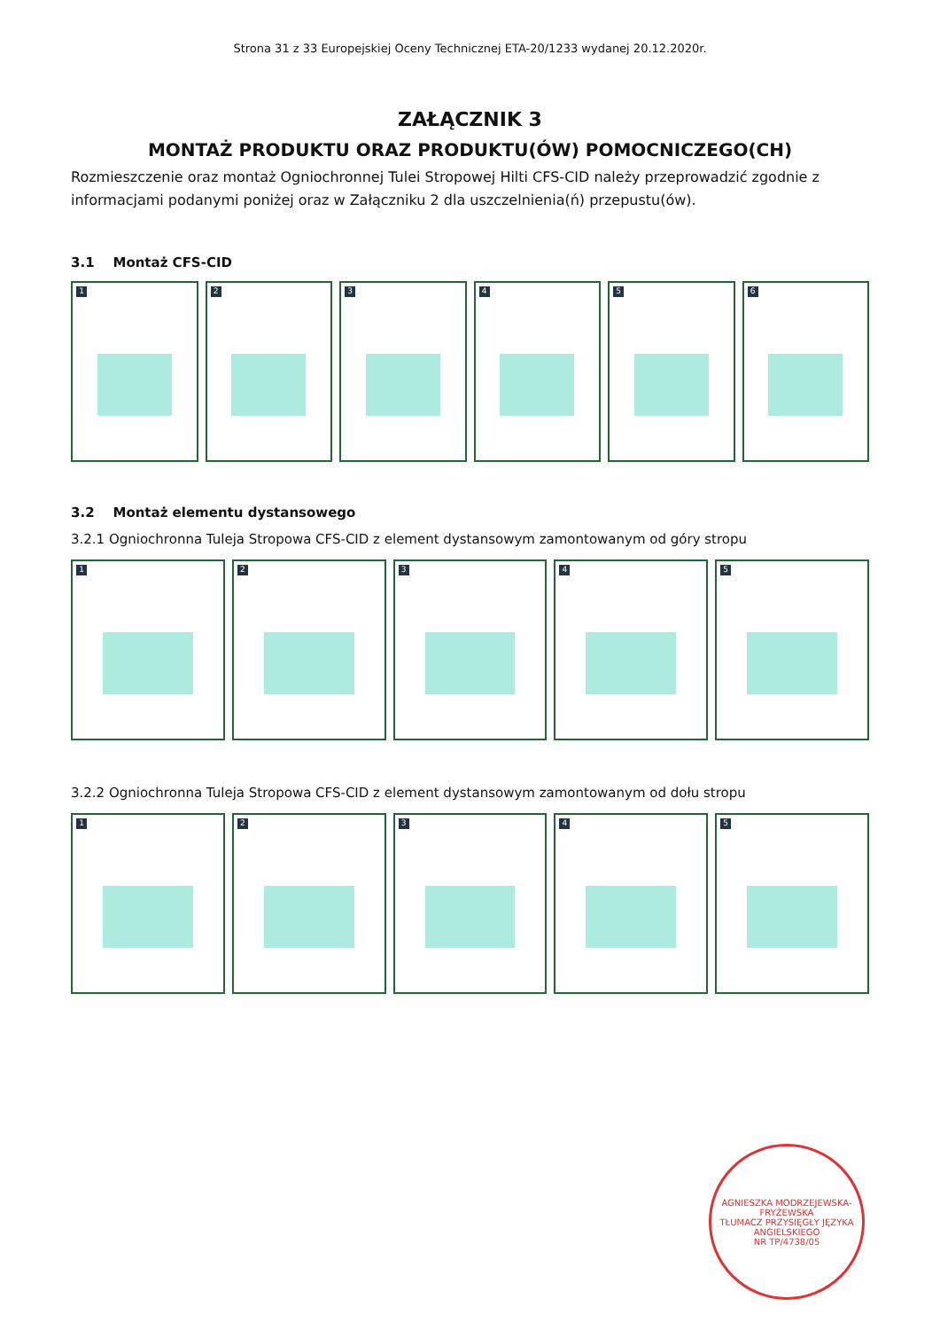Strona 31 z 33 Europejskiej Oceny Technicznej ETA-20/1233 wydanej 20.12.2020r.
ZAŁĄCZNIK 3
MONTAŻ PRODUKTU ORAZ PRODUKTU(ÓW) POMOCNICZEGO(CH)
Rozmieszczenie oraz montaż Ogniochronnej Tulei Stropowej Hilti CFS-CID należy przeprowadzić zgodnie z informacjami podanymi poniżej oraz w Załączniku 2 dla uszczelnienia(ń) przepustu(ów).
3.1 Montaż CFS-CID
1 2 3 4 5 6
3.2 Montaż elementu dystansowego
3.2.1 Ogniochronna Tuleja Stropowa CFS-CID z element dystansowym zamontowanym od góry stropu
1 2 3 4 5
3.2.2 Ogniochronna Tuleja Stropowa CFS-CID z element dystansowym zamontowanym od dołu stropu
1 2 3 4 5
AGNIESZKA MODRZEJEWSKA-FRYŻEWSKA
TŁUMACZ PRZYSIĘGŁY JĘZYKA ANGIELSKIEGO
NR TP/4738/05